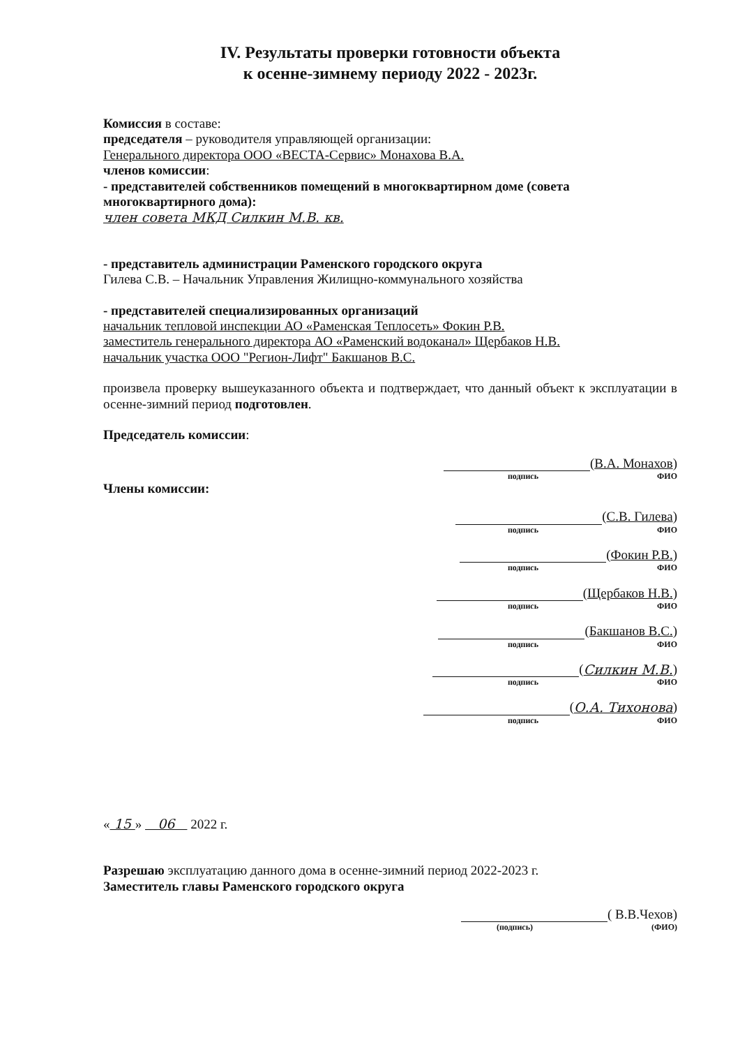IV. Результаты проверки готовности объекта
к осенне-зимнему периоду 2022 - 2023г.
Комиссия в составе:
председателя – руководителя управляющей организации:
Генерального директора ООО «ВЕСТА-Сервис» Монахова В.А.
членов комиссии:
- представителей собственников помещений в многоквартирном доме (совета многоквартирного дома):
член совета МКД Силкин М.В. кв.
- представитель администрации Раменского городского округа
Гилева С.В. – Начальник Управления Жилищно-коммунального хозяйства
- представителей специализированных организаций
начальник тепловой инспекции АО «Раменская Теплосеть» Фокин Р.В.
заместитель генерального директора АО «Раменский водоканал» Щербаков Н.В.
начальник участка ООО "Регион-Лифт" Бакшанов В.С.
произвела проверку вышеуказанного объекта и подтверждает, что данный объект к эксплуатации в осенне-зимний период подготовлен.
Председатель комиссии:
( В.А. Монахов )
подпись ФИО
Члены комиссии:
( С.В. Гилева )
подпись ФИО
( Фокин Р.В. )
подпись ФИО
( Щербаков Н.В. )
подпись ФИО
( Бакшанов В.С.)
подпись ФИО
( Силкин М.В. )
подпись ФИО
( О.А. Тихонова )
подпись ФИО
« 15 » 06 2022 г.
Разрешаю эксплуатацию данного дома в осенне-зимний период 2022-2023 г.
Заместитель главы Раменского городского округа
( В.В.Чехов)
(подпись) (ФИО)